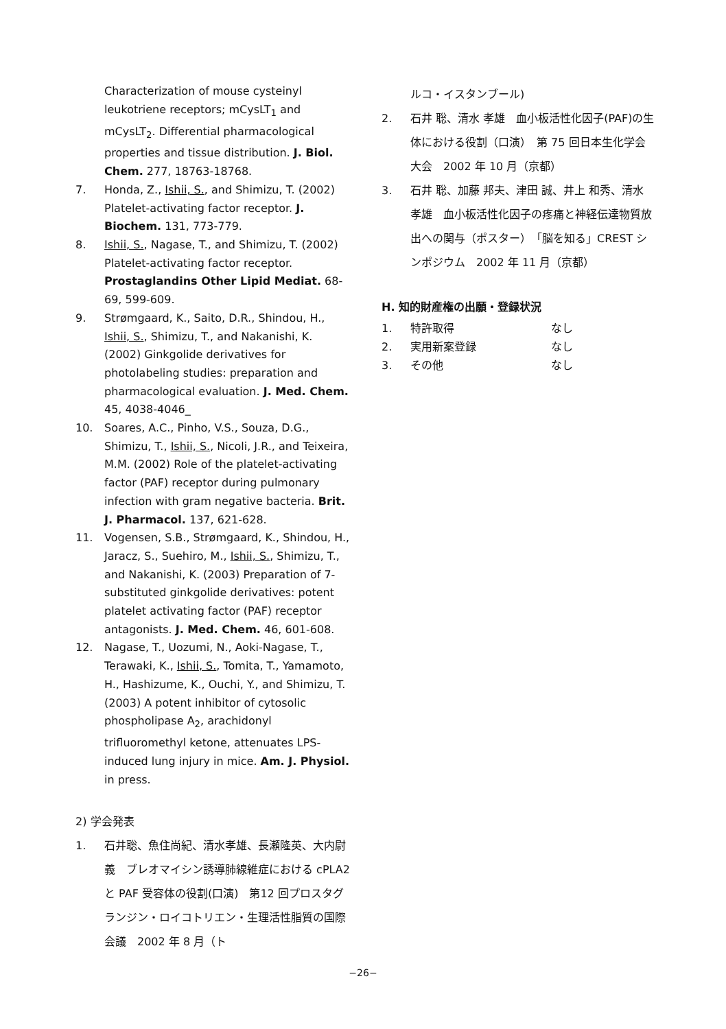Characterization of mouse cysteinyl leukotriene receptors; mCysLT<sub>1</sub> and mCysLT<sub>2</sub>. Differential pharmacological properties and tissue distribution. J. Biol. Chem. 277, 18763-18768.
7. Honda, Z., Ishii, S., and Shimizu, T. (2002) Platelet-activating factor receptor. J. Biochem. 131, 773-779.
8. Ishii, S., Nagase, T., and Shimizu, T. (2002) Platelet-activating factor receptor. Prostaglandins Other Lipid Mediat. 68-69, 599-609.
9. Strømgaard, K., Saito, D.R., Shindou, H., Ishii, S., Shimizu, T., and Nakanishi, K. (2002) Ginkgolide derivatives for photolabeling studies: preparation and pharmacological evaluation. J. Med. Chem. 45, 4038-4046_
10. Soares, A.C., Pinho, V.S., Souza, D.G., Shimizu, T., Ishii, S., Nicoli, J.R., and Teixeira, M.M. (2002) Role of the platelet-activating factor (PAF) receptor during pulmonary infection with gram negative bacteria. Brit. J. Pharmacol. 137, 621-628.
11. Vogensen, S.B., Strømgaard, K., Shindou, H., Jaracz, S., Suehiro, M., Ishii, S., Shimizu, T., and Nakanishi, K. (2003) Preparation of 7-substituted ginkgolide derivatives: potent platelet activating factor (PAF) receptor antagonists. J. Med. Chem. 46, 601-608.
12. Nagase, T., Uozumi, N., Aoki-Nagase, T., Terawaki, K., Ishii, S., Tomita, T., Yamamoto, H., Hashizume, K., Ouchi, Y., and Shimizu, T. (2003) A potent inhibitor of cytosolic phospholipase A<sub>2</sub>, arachidonyl trifluoromethyl ketone, attenuates LPS-induced lung injury in mice. Am. J. Physiol. in press.
2) 学会発表
1. 石井聡、魚住尚紀、清水孝雄、長瀬隆英、大内尉義　ブレオマイシン誘導肺線維症における cPLA2 と PAF 受容体の役割(口演)　第12 回プロスタグランジン・ロイコトリエン・生理活性脂質の国際会議　2002 年 8 月（ト
ルコ・イスタンブール)
2. 石井 聡、清水 孝雄　血小板活性化因子(PAF)の生体における役割（口演）　第 75 回日本生化学会大会　2002 年 10 月（京都）
3. 石井 聡、加藤 邦夫、津田 誠、井上 和秀、清水 孝雄　血小板活性化因子の疼痛と神経伝達物質放出への関与（ポスター）　「脳を知る」CREST シンポジウム　2002 年 11 月（京都）
H. 知的財産権の出願・登録状況
1. 特許取得 なし
2. 実用新案登録 なし
3. その他 なし
−26−